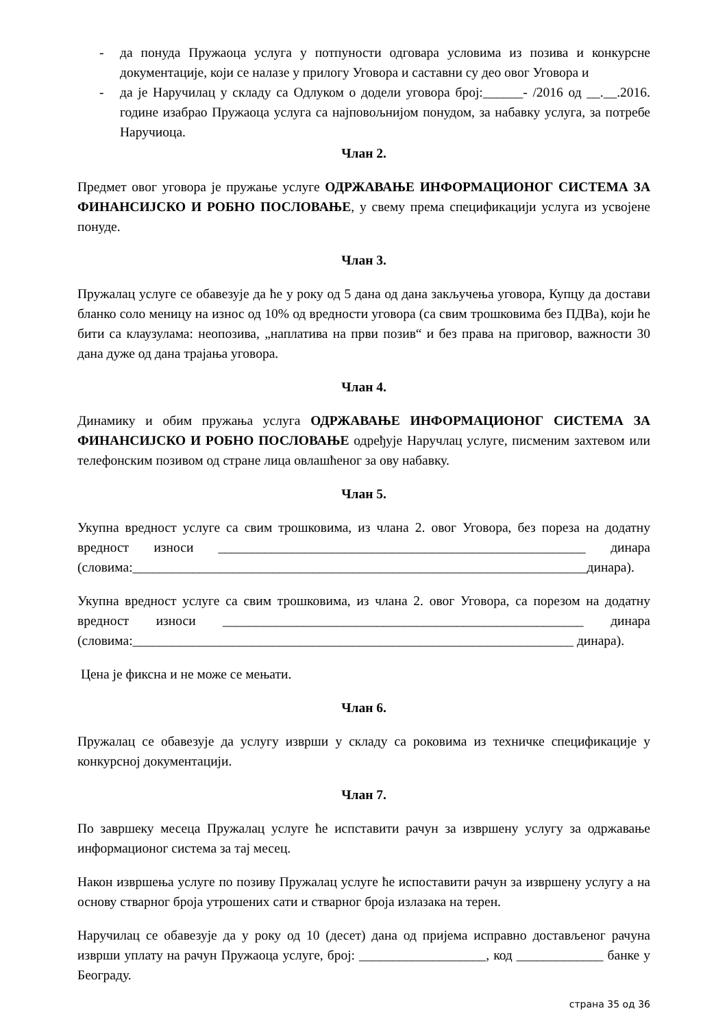- да понуда Пружаоца услуга у потпуности одговара условима из позива и конкурсне документације, који се налазе у прилогу Уговора и саставни су део овог Уговора и
- да је Наручилац у складу са Одлуком о додели уговора број:______- /2016 од __.__.2016. године изабрао Пружаоца услуга са најповољнијом понудом, за набавку услуга, за потребе Наручиоца.
Члан 2.
Предмет овог уговора је пружање услуге ОДРЖАВАЊЕ ИНФОРМАЦИОНОГ СИСТЕМА ЗА ФИНАНСИЈСКО И РОБНО ПОСЛОВАЊЕ, у свему према спецификацији услуга из усвојене понуде.
Члан 3.
Пружалац услуге се обавезује да ће у року од 5 дана од дана закључења уговора, Купцу да достави бланко соло меницу на износ од 10% од вредности уговора (са свим трошковима без ПДВа), који ће бити са клаузулама: неопозива, „наплатива на први позив“ и без права на приговор, важности 30 дана дуже од дана трајања уговора.
Члан 4.
Динамику и обим пружања услуга ОДРЖАВАЊЕ ИНФОРМАЦИОНОГ СИСТЕМА ЗА ФИНАНСИЈСКО И РОБНО ПОСЛОВАЊЕ одређује Наручлац услуге, писменим захтевом или телефонским позивом од стране лица овлашћеног за ову набавку.
Члан 5.
Укупна вредност услуге са свим трошковима, из члана 2. овог Уговора, без пореза на додатну вредност износи _______________________________________________________ динара (словима:____________________________________________________________________динара).
Укупна вредност услуге са свим трошковима, из члана 2. овог Уговора, са порезом на додатну вредност износи ______________________________________________________ динара (словима:__________________________________________________________________ динара).
Цена је фиксна и не може се мењати.
Члан 6.
Пружалац се обавезује да услугу изврши у складу са роковима из техничке спецификације у конкурсној документацији.
Члан 7.
По завршеку месеца Пружалац услуге ће испставити рачун за извршену услугу за одржавање информационог система за тај месец.
Након извршења услуге по позиву Пружалац услуге ће испоставити рачун за извршену услугу а на основу стварног броја утрошених сати и стварног броја излазака на терен.
Наручилац се обавезује да у року од 10 (десет) дана од пријема исправно достављеног рачуна изврши уплату на рачун Пружаоца услуге, број: ___________________, код _____________ банке у Београду.
страна 35 од 36